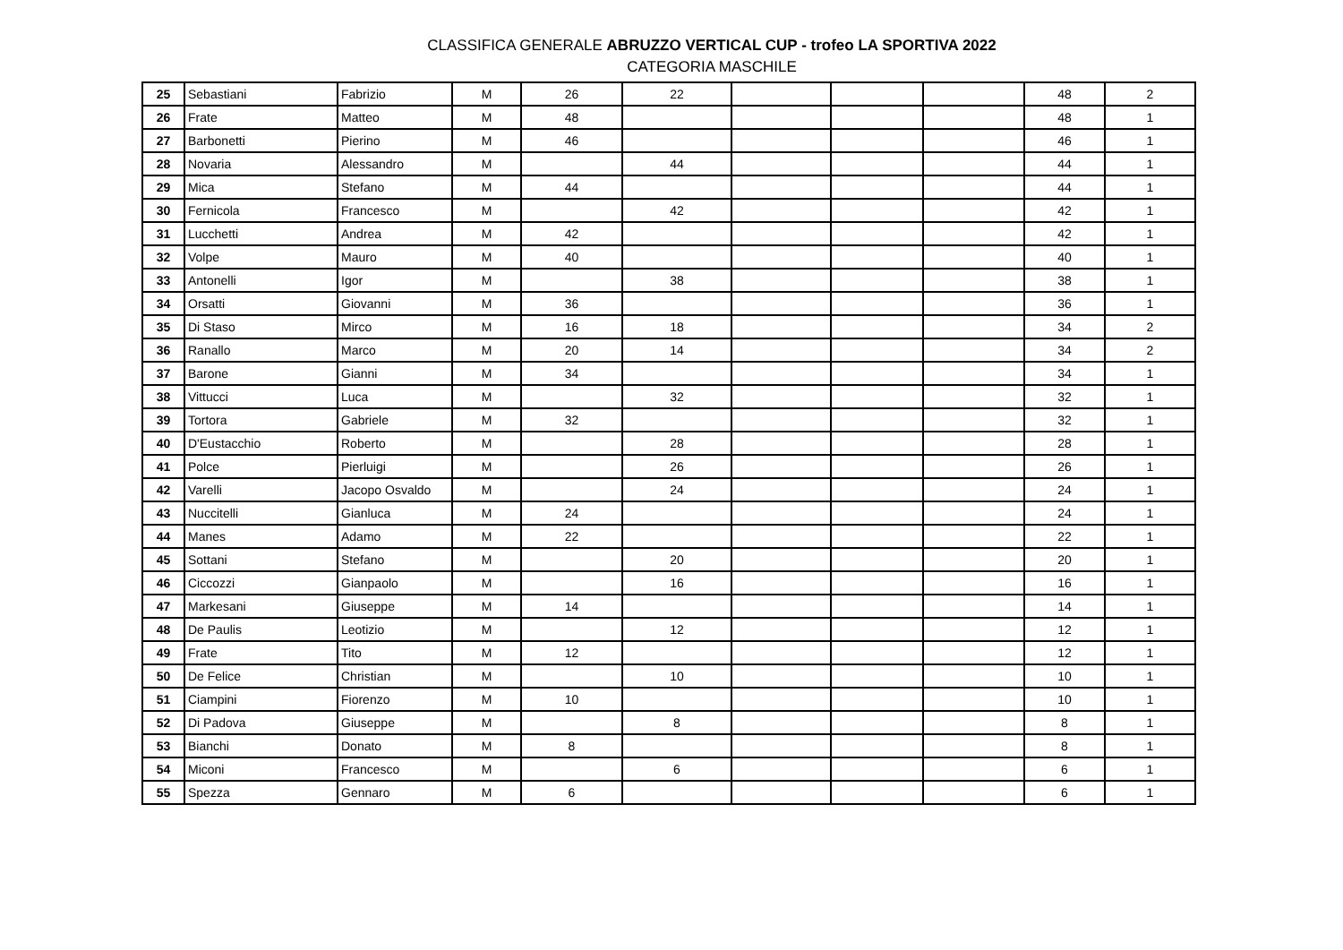CLASSIFICA GENERALE ABRUZZO VERTICAL CUP - trofeo LA SPORTIVA 2022
CATEGORIA MASCHILE
| 25 | Sebastiani | Fabrizio | M | 26 | 22 | | | | 48 | 2 |
| 26 | Frate | Matteo | M | 48 | | | | | 48 | 1 |
| 27 | Barbonetti | Pierino | M | 46 | | | | | 46 | 1 |
| 28 | Novaria | Alessandro | M | | 44 | | | | 44 | 1 |
| 29 | Mica | Stefano | M | 44 | | | | | 44 | 1 |
| 30 | Fernicola | Francesco | M | | 42 | | | | 42 | 1 |
| 31 | Lucchetti | Andrea | M | 42 | | | | | 42 | 1 |
| 32 | Volpe | Mauro | M | 40 | | | | | 40 | 1 |
| 33 | Antonelli | Igor | M | | 38 | | | | 38 | 1 |
| 34 | Orsatti | Giovanni | M | 36 | | | | | 36 | 1 |
| 35 | Di Staso | Mirco | M | 16 | 18 | | | | 34 | 2 |
| 36 | Ranallo | Marco | M | 20 | 14 | | | | 34 | 2 |
| 37 | Barone | Gianni | M | 34 | | | | | 34 | 1 |
| 38 | Vittucci | Luca | M | | 32 | | | | 32 | 1 |
| 39 | Tortora | Gabriele | M | 32 | | | | | 32 | 1 |
| 40 | D'Eustacchio | Roberto | M | | 28 | | | | 28 | 1 |
| 41 | Polce | Pierluigi | M | | 26 | | | | 26 | 1 |
| 42 | Varelli | Jacopo Osvaldo | M | | 24 | | | | 24 | 1 |
| 43 | Nuccitelli | Gianluca | M | 24 | | | | | 24 | 1 |
| 44 | Manes | Adamo | M | 22 | | | | | 22 | 1 |
| 45 | Sottani | Stefano | M | | 20 | | | | 20 | 1 |
| 46 | Ciccozzi | Gianpaolo | M | | 16 | | | | 16 | 1 |
| 47 | Markesani | Giuseppe | M | 14 | | | | | 14 | 1 |
| 48 | De Paulis | Leotizio | M | | 12 | | | | 12 | 1 |
| 49 | Frate | Tito | M | 12 | | | | | 12 | 1 |
| 50 | De Felice | Christian | M | | 10 | | | | 10 | 1 |
| 51 | Ciampini | Fiorenzo | M | 10 | | | | | 10 | 1 |
| 52 | Di Padova | Giuseppe | M | | 8 | | | | 8 | 1 |
| 53 | Bianchi | Donato | M | 8 | | | | | 8 | 1 |
| 54 | Miconi | Francesco | M | | 6 | | | | 6 | 1 |
| 55 | Spezza | Gennaro | M | 6 | | | | | 6 | 1 |